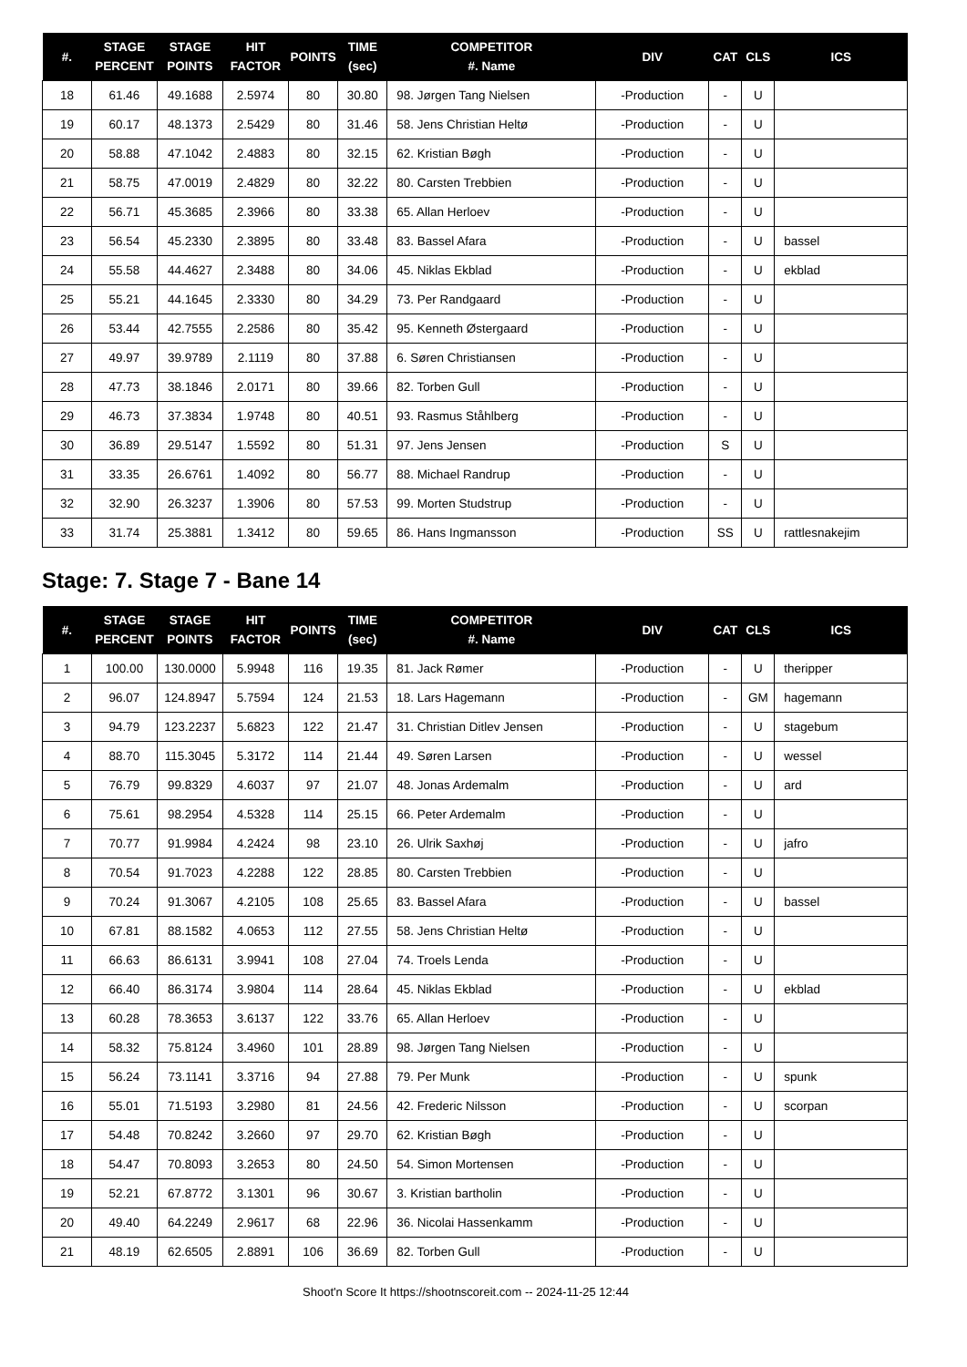| #. | STAGE PERCENT | STAGE POINTS | HIT FACTOR | POINTS | TIME (sec) | COMPETITOR #. Name | DIV | CAT | CLS | ICS |
| --- | --- | --- | --- | --- | --- | --- | --- | --- | --- | --- |
| 18 | 61.46 | 49.1688 | 2.5974 | 80 | 30.80 | 98. Jørgen Tang Nielsen | -Production | - | U | |
| 19 | 60.17 | 48.1373 | 2.5429 | 80 | 31.46 | 58. Jens Christian Heltø | -Production | - | U | |
| 20 | 58.88 | 47.1042 | 2.4883 | 80 | 32.15 | 62. Kristian Bøgh | -Production | - | U | |
| 21 | 58.75 | 47.0019 | 2.4829 | 80 | 32.22 | 80. Carsten Trebbien | -Production | - | U | |
| 22 | 56.71 | 45.3685 | 2.3966 | 80 | 33.38 | 65. Allan Herloev | -Production | - | U | |
| 23 | 56.54 | 45.2330 | 2.3895 | 80 | 33.48 | 83. Bassel Afara | -Production | - | U | bassel |
| 24 | 55.58 | 44.4627 | 2.3488 | 80 | 34.06 | 45. Niklas Ekblad | -Production | - | U | ekblad |
| 25 | 55.21 | 44.1645 | 2.3330 | 80 | 34.29 | 73. Per Randgaard | -Production | - | U | |
| 26 | 53.44 | 42.7555 | 2.2586 | 80 | 35.42 | 95. Kenneth Østergaard | -Production | - | U | |
| 27 | 49.97 | 39.9789 | 2.1119 | 80 | 37.88 | 6. Søren Christiansen | -Production | - | U | |
| 28 | 47.73 | 38.1846 | 2.0171 | 80 | 39.66 | 82. Torben Gull | -Production | - | U | |
| 29 | 46.73 | 37.3834 | 1.9748 | 80 | 40.51 | 93. Rasmus Ståhlberg | -Production | - | U | |
| 30 | 36.89 | 29.5147 | 1.5592 | 80 | 51.31 | 97. Jens Jensen | -Production | S | U | |
| 31 | 33.35 | 26.6761 | 1.4092 | 80 | 56.77 | 88. Michael Randrup | -Production | - | U | |
| 32 | 32.90 | 26.3237 | 1.3906 | 80 | 57.53 | 99. Morten Studstrup | -Production | - | U | |
| 33 | 31.74 | 25.3881 | 1.3412 | 80 | 59.65 | 86. Hans Ingmansson | -Production | SS | U | rattlesnakejim |
Stage: 7. Stage 7 - Bane 14
| #. | STAGE PERCENT | STAGE POINTS | HIT FACTOR | POINTS | TIME (sec) | COMPETITOR #. Name | DIV | CAT | CLS | ICS |
| --- | --- | --- | --- | --- | --- | --- | --- | --- | --- | --- |
| 1 | 100.00 | 130.0000 | 5.9948 | 116 | 19.35 | 81. Jack Rømer | -Production | - | U | theripper |
| 2 | 96.07 | 124.8947 | 5.7594 | 124 | 21.53 | 18. Lars Hagemann | -Production | - | GM | hagemann |
| 3 | 94.79 | 123.2237 | 5.6823 | 122 | 21.47 | 31. Christian Ditlev Jensen | -Production | - | U | stagebum |
| 4 | 88.70 | 115.3045 | 5.3172 | 114 | 21.44 | 49. Søren Larsen | -Production | - | U | wessel |
| 5 | 76.79 | 99.8329 | 4.6037 | 97 | 21.07 | 48. Jonas Ardemalm | -Production | - | U | ard |
| 6 | 75.61 | 98.2954 | 4.5328 | 114 | 25.15 | 66. Peter Ardemalm | -Production | - | U | |
| 7 | 70.77 | 91.9984 | 4.2424 | 98 | 23.10 | 26. Ulrik Saxhøj | -Production | - | U | jafro |
| 8 | 70.54 | 91.7023 | 4.2288 | 122 | 28.85 | 80. Carsten Trebbien | -Production | - | U | |
| 9 | 70.24 | 91.3067 | 4.2105 | 108 | 25.65 | 83. Bassel Afara | -Production | - | U | bassel |
| 10 | 67.81 | 88.1582 | 4.0653 | 112 | 27.55 | 58. Jens Christian Heltø | -Production | - | U | |
| 11 | 66.63 | 86.6131 | 3.9941 | 108 | 27.04 | 74. Troels Lenda | -Production | - | U | |
| 12 | 66.40 | 86.3174 | 3.9804 | 114 | 28.64 | 45. Niklas Ekblad | -Production | - | U | ekblad |
| 13 | 60.28 | 78.3653 | 3.6137 | 122 | 33.76 | 65. Allan Herloev | -Production | - | U | |
| 14 | 58.32 | 75.8124 | 3.4960 | 101 | 28.89 | 98. Jørgen Tang Nielsen | -Production | - | U | |
| 15 | 56.24 | 73.1141 | 3.3716 | 94 | 27.88 | 79. Per Munk | -Production | - | U | spunk |
| 16 | 55.01 | 71.5193 | 3.2980 | 81 | 24.56 | 42. Frederic Nilsson | -Production | - | U | scorpan |
| 17 | 54.48 | 70.8242 | 3.2660 | 97 | 29.70 | 62. Kristian Bøgh | -Production | - | U | |
| 18 | 54.47 | 70.8093 | 3.2653 | 80 | 24.50 | 54. Simon Mortensen | -Production | - | U | |
| 19 | 52.21 | 67.8772 | 3.1301 | 96 | 30.67 | 3. Kristian bartholin | -Production | - | U | |
| 20 | 49.40 | 64.2249 | 2.9617 | 68 | 22.96 | 36. Nicolai Hassenkamm | -Production | - | U | |
| 21 | 48.19 | 62.6505 | 2.8891 | 106 | 36.69 | 82. Torben Gull | -Production | - | U | |
Shoot'n Score It https://shootnscoreit.com -- 2024-11-25 12:44